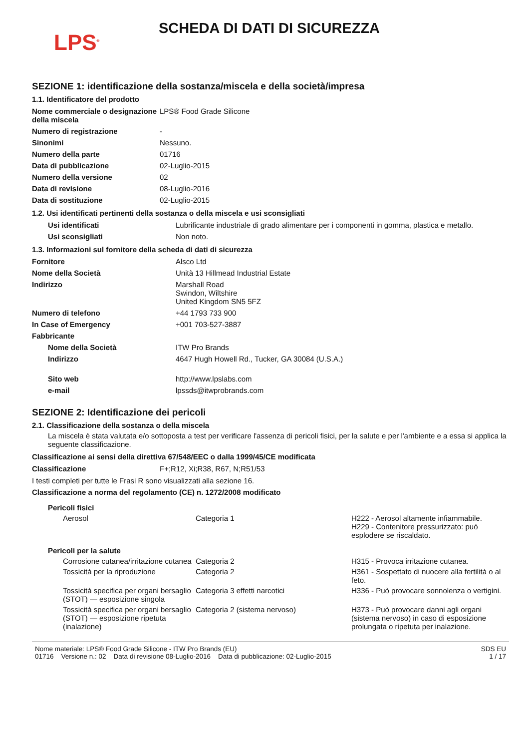LPS<sup>®</sup>
SCHEDA DI DATI DI SICUREZZA
SEZIONE 1: identificazione della sostanza/miscela e della società/impresa
1.1. Identificatore del prodotto
| Nome commerciale o designazione della miscela | LPS® Food Grade Silicone |
| Numero di registrazione | - |
| Sinonimi | Nessuno. |
| Numero della parte | 01716 |
| Data di pubblicazione | 02-Luglio-2015 |
| Numero della versione | 02 |
| Data di revisione | 08-Luglio-2016 |
| Data di sostituzione | 02-Luglio-2015 |
1.2. Usi identificati pertinenti della sostanza o della miscela e usi sconsigliati
| Usi identificati | Lubrificante industriale di grado alimentare per i componenti in gomma, plastica e metallo. |
| Usi sconsigliati | Non noto. |
1.3. Informazioni sul fornitore della scheda di dati di sicurezza
| Fornitore | Alsco Ltd |
| Nome della Società | Unità 13 Hillmead Industrial Estate |
| Indirizzo | Marshall Road Swindon, Wiltshire United Kingdom SN5 5FZ |
| Numero di telefono | +44 1793 733 900 |
| In Case of Emergency | +001 703-527-3887 |
| Fabbricante | |
| Nome della Società | ITW Pro Brands |
| Indirizzo | 4647 Hugh Howell Rd., Tucker, GA 30084 (U.S.A.) |
| Sito web | http://www.lpslabs.com |
| e-mail | lpssds@itwprobrands.com |
SEZIONE 2: Identificazione dei pericoli
2.1. Classificazione della sostanza o della miscela
La miscela è stata valutata e/o sottoposta a test per verificare l'assenza di pericoli fisici, per la salute e per l'ambiente e a essa si applica la seguente classificazione.
Classificazione ai sensi della direttiva 67/548/EEC o dalla 1999/45/CE modificata
| Classificazione | F+;R12, Xi;R38, R67, N;R51/53 |
I testi completi per tutte le Frasi R sono visualizzati alla sezione 16.
Classificazione a norma del regolamento (CE) n. 1272/2008 modificato
| Pericoli fisici | | |
| Aerosol | Categoria 1 | H222 - Aerosol altamente infiammabile. H229 - Contenitore pressurizzato: può esplodere se riscaldato. |
| Pericoli per la salute | | |
| Corrosione cutanea/irritazione cutanea | Categoria 2 | H315 - Provoca irritazione cutanea. |
| Tossicità per la riproduzione | Categoria 2 | H361 - Sospettato di nuocere alla fertilità o al feto. |
| Tossicità specifica per organi bersaglio (STOT) — esposizione singola | Categoria 3 effetti narcotici | H336 - Può provocare sonnolenza o vertigini. |
| Tossicità specifica per organi bersaglio (STOT) — esposizione ripetuta (inalazione) | Categoria 2 (sistema nervoso) | H373 - Può provocare danni agli organi (sistema nervoso) in caso di esposizione prolungata o ripetuta per inalazione. |
Nome materiale: LPS® Food Grade Silicone - ITW Pro Brands (EU)
01716 Versione n.: 02 Data di revisione 08-Luglio-2016 Data di pubblicazione: 02-Luglio-2015
SDS EU
1 / 17